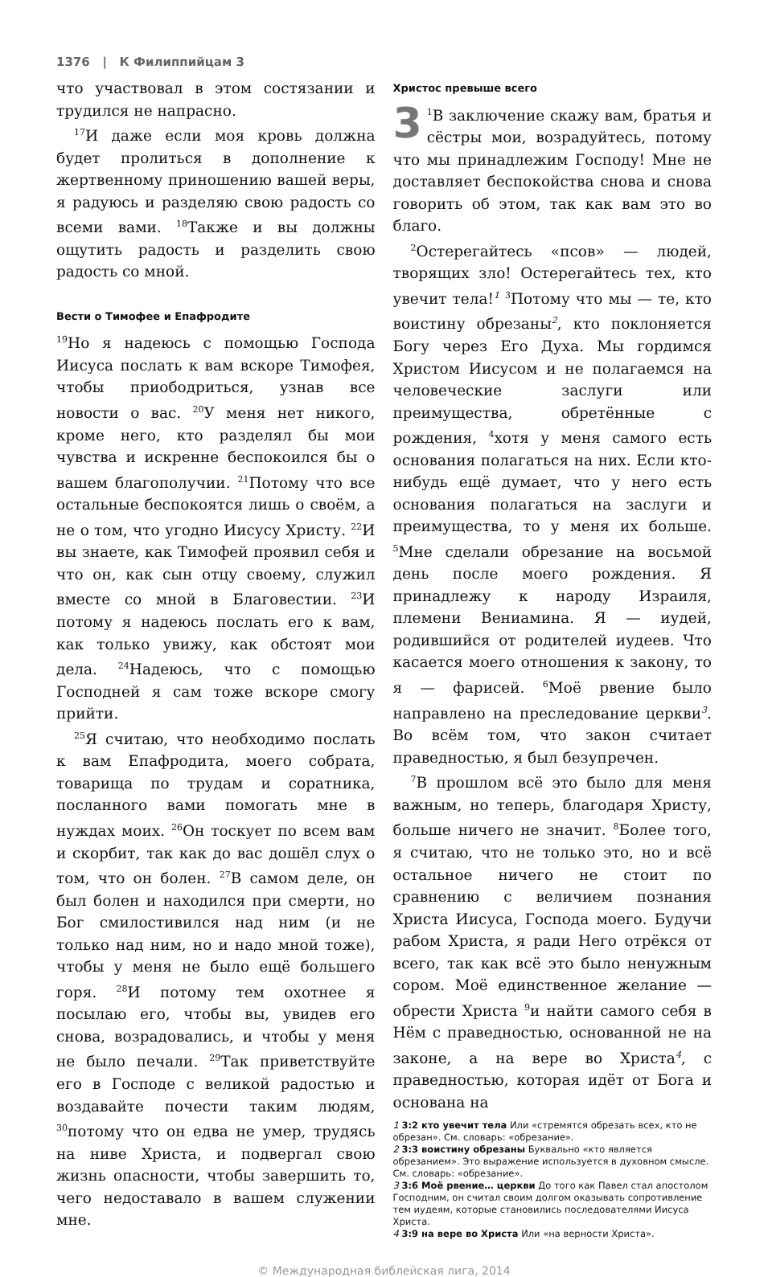1376 | К Филиппийцам 3
что участвовал в этом состязании и трудился не напрасно.
<sup>17</sup> И даже если моя кровь должна будет пролиться в дополнение к жертвенному приношению вашей веры, я радуюсь и разделяю свою радость со всеми вами. <sup>18</sup>Также и вы должны ощутить радость и разделить свою радость со мной.
Вести о Тимофее и Епафродите
<sup>19</sup> Но я надеюсь с помощью Господа Иисуса послать к вам вскоре Тимофея, чтобы приободриться, узнав все новости о вас. <sup>20</sup>У меня нет никого, кроме него, кто разделял бы мои чувства и искренне беспокоился бы о вашем благополучии. <sup>21</sup>Потому что все остальные беспокоятся лишь о своём, а не о том, что угодно Иисусу Христу. <sup>22</sup>И вы знаете, как Тимофей проявил себя и что он, как сын отцу своему, служил вместе со мной в Благовестии. <sup>23</sup>И потому я надеюсь послать его к вам, как только увижу, как обстоят мои дела. <sup>24</sup>Надеюсь, что с помощью Господней я сам тоже вскоре смогу прийти.
<sup>25</sup> Я считаю, что необходимо послать к вам Епафродита, моего собрата, товарища по трудам и соратника, посланного вами помогать мне в нуждах моих. <sup>26</sup>Он тоскует по всем вам и скорбит, так как до вас дошёл слух о том, что он болен. <sup>27</sup>В самом деле, он был болен и находился при смерти, но Бог смилостивился над ним (и не только над ним, но и надо мной тоже), чтобы у меня не было ещё большего горя. <sup>28</sup>И потому тем охотнее я посылаю его, чтобы вы, увидев его снова, возрадовались, и чтобы у меня не было печали. <sup>29</sup>Так приветствуйте его в Господе с великой радостью и воздавайте почести таким людям, <sup>30</sup>потому что он едва не умер, трудясь на ниве Христа, и подвергал свою жизнь опасности, чтобы завершить то, чего недоставало в вашем служении мне.
Христос превыше всего
3<sup>1</sup>В заключение скажу вам, братья и сёстры мои, возрадуйтесь, потому что мы принадлежим Господу! Мне не доставляет беспокойства снова и снова говорить об этом, так как вам это во благо.
<sup>2</sup> Остерегайтесь «псов» — людей, творящих зло! Остерегайтесь тех, кто увечит тела!<sup>1</sup> <sup>3</sup>Потому что мы — те, кто воистину обрезаны<sup>2</sup>, кто поклоняется Богу через Его Духа. Мы гордимся Христом Иисусом и не полагаемся на человеческие заслуги или преимущества, обретённые с рождения, <sup>4</sup>хотя у меня самого есть основания полагаться на них. Если кто-нибудь ещё думает, что у него есть основания полагаться на заслуги и преимущества, то у меня их больше. <sup>5</sup>Мне сделали обрезание на восьмой день после моего рождения. Я принадлежу к народу Израиля, племени Вениамина. Я — иудей, родившийся от родителей иудеев. Что касается моего отношения к закону, то я — фарисей. <sup>6</sup>Моё рвение было направлено на преследование церкви<sup>3</sup>. Во всём том, что закон считает праведностью, я был безупречен.
<sup>7</sup> В прошлом всё это было для меня важным, но теперь, благодаря Христу, больше ничего не значит. <sup>8</sup>Более того, я считаю, что не только это, но и всё остальное ничего не стоит по сравнению с величием познания Христа Иисуса, Господа моего. Будучи рабом Христа, я ради Него отрёкся от всего, так как всё это было ненужным сором. Моё единственное желание — обрести Христа <sup>9</sup>и найти самого себя в Нём с праведностью, основанной не на законе, а на вере во Христа<sup>4</sup>, с праведностью, которая идёт от Бога и основана на
1 3:2 кто увечит тела Или «стремятся обрезать всех, кто не обрезан». См. словарь: «обрезание».
2 3:3 воистину обрезаны Буквально «кто является обрезанием». Это выражение используется в духовном смысле. См. словарь: «обрезание».
3 3:6 Моё рвение… церкви До того как Павел стал апостолом Господним, он считал своим долгом оказывать сопротивление тем иудеям, которые становились последователями Иисуса Христа.
4 3:9 на вере во Христа Или «на верности Христа».
© Международная библейская лига, 2014